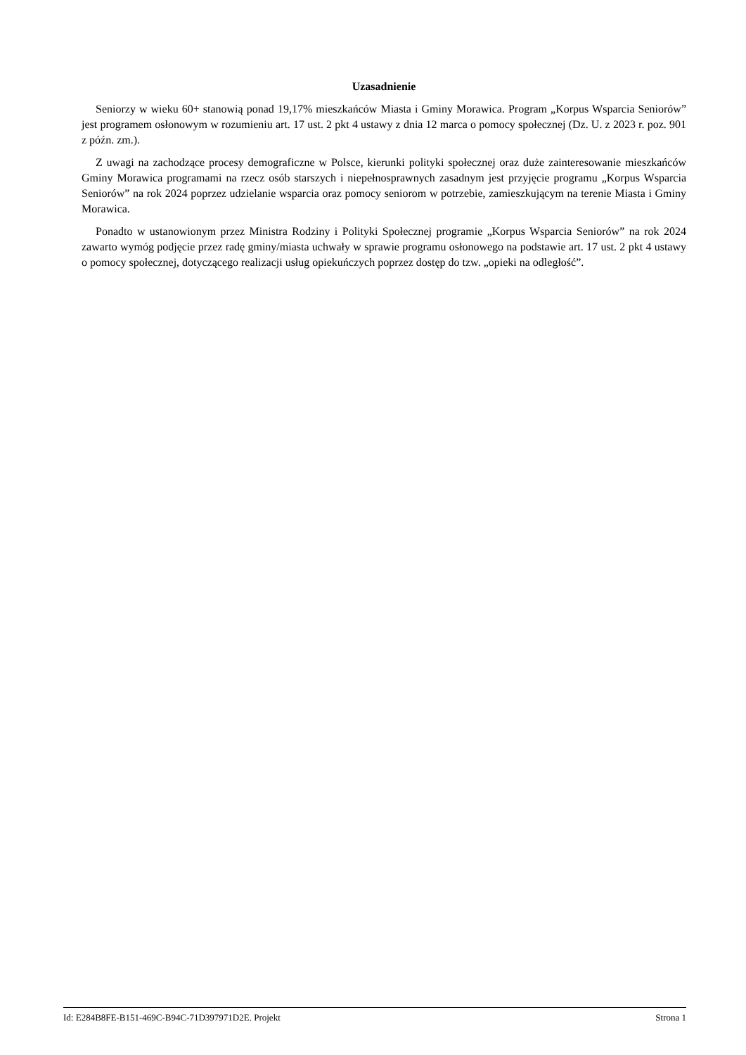Uzasadnienie
Seniorzy w wieku 60+ stanowią ponad 19,17% mieszkańców Miasta i Gminy Morawica. Program „Korpus Wsparcia Seniorów” jest programem osłonowym w rozumieniu art. 17 ust. 2 pkt 4 ustawy z dnia 12 marca o pomocy społecznej (Dz. U. z 2023 r. poz. 901 z późn. zm.).
Z uwagi na zachodzące procesy demograficzne w Polsce, kierunki polityki społecznej oraz duże zainteresowanie mieszkańców Gminy Morawica programami na rzecz osób starszych i niepełnosprawnych zasadnym jest przyjęcie programu „Korpus Wsparcia Seniorów” na rok 2024 poprzez udzielanie wsparcia oraz pomocy seniorom w potrzebie, zamieszkującym na terenie Miasta i Gminy Morawica.
Ponadto w ustanowionym przez Ministra Rodziny i Polityki Społecznej programie „Korpus Wsparcia Seniorów” na rok 2024 zawarto wymóg podjęcie przez radę gminy/miasta uchwały w sprawie programu osłonowego na podstawie art. 17 ust. 2 pkt 4 ustawy o pomocy społecznej, dotyczącego realizacji usług opiekuńczych poprzez dostęp do tzw. „opieki na odległość”.
Id: E284B8FE-B151-469C-B94C-71D397971D2E. Projekt Strona 1